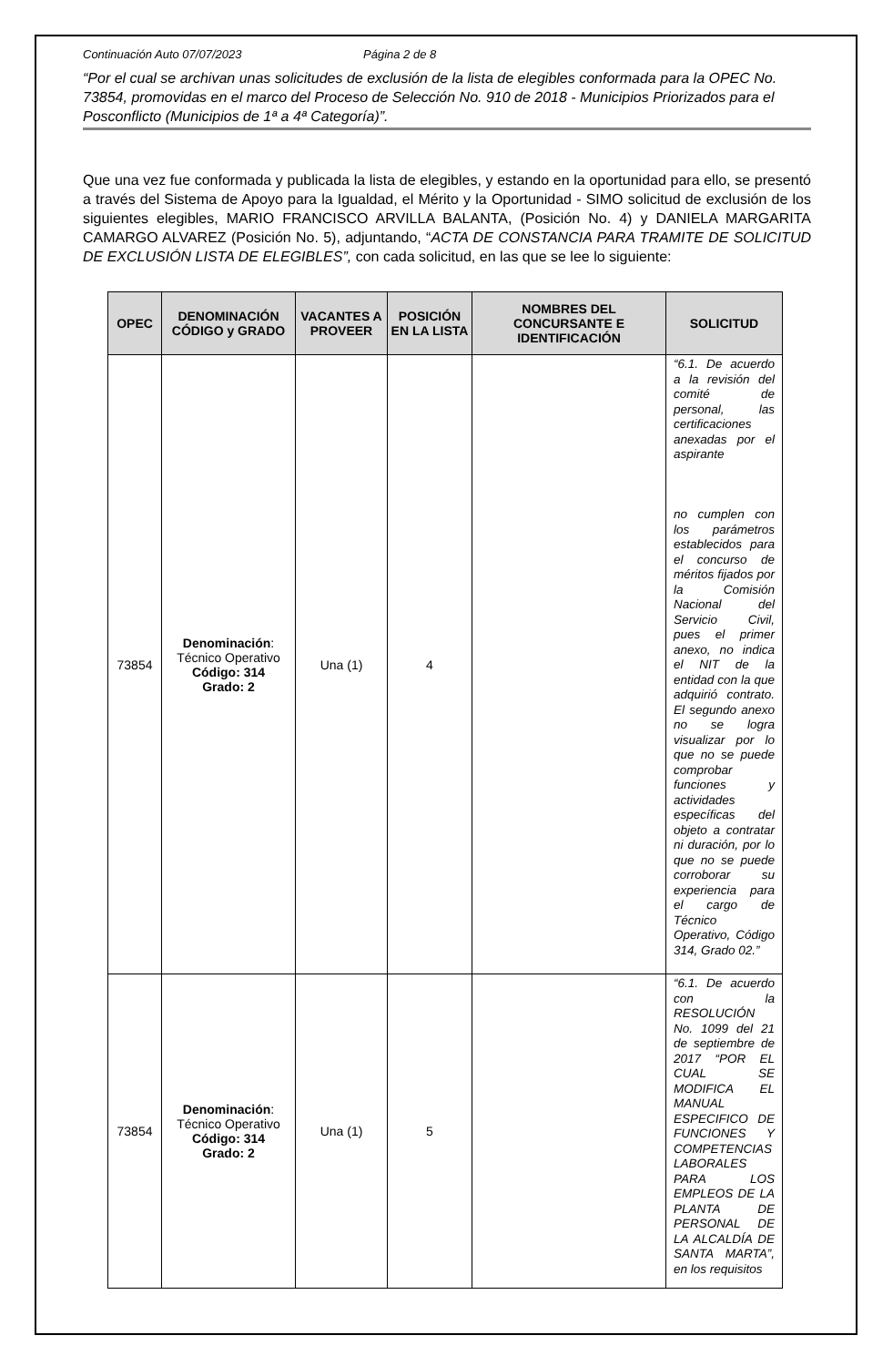Continuación Auto 07/07/2023 Página 2 de 8
“Por el cual se archivan unas solicitudes de exclusión de la lista de elegibles conformada para la OPEC No. 73854, promovidas en el marco del Proceso de Selección No. 910 de 2018 - Municipios Priorizados para el Posconflicto (Municipios de 1ª a 4ª Categoría)”.
Que una vez fue conformada y publicada la lista de elegibles, y estando en la oportunidad para ello, se presentó a través del Sistema de Apoyo para la Igualdad, el Mérito y la Oportunidad - SIMO solicitud de exclusión de los siguientes elegibles, MARIO FRANCISCO ARVILLA BALANTA, (Posición No. 4) y DANIELA MARGARITA CAMARGO ALVAREZ (Posición No. 5), adjuntando, “ACTA DE CONSTANCIA PARA TRAMITE DE SOLICITUD DE EXCLUSIÓN LISTA DE ELEGIBLES”, con cada solicitud, en las que se lee lo siguiente:
| OPEC | DENOMINACIÓN CÓDIGO y GRADO | VACANTES A PROVEER | POSICIÓN EN LA LISTA | NOMBRES DEL CONCURSANTE E IDENTIFICACIÓN | SOLICITUD |
| --- | --- | --- | --- | --- | --- |
| 73854 | Denominación : Técnico Operativo Código: 314 Grado: 2 | Una (1) | 4 | | “6.1. De acuerdo a la revisión del comité de personal, las certificaciones anexadas por el aspirante no cumplen con los parámetros establecidos para el concurso de méritos fijados por la Comisión Nacional del Servicio Civil, pues el primer anexo, no indica el NIT de la entidad con la que adquirió contrato. El segundo anexo no se logra visualizar por lo que no se puede comprobar funciones y actividades específicas del objeto a contratar ni duración, por lo que no se puede corroborar su experiencia para el cargo de Técnico Operativo, Código 314, Grado 02.” |
| 73854 | Denominación : Técnico Operativo Código: 314 Grado: 2 | Una (1) | 5 | | “6.1. De acuerdo con la RESOLUCIÓN No. 1099 del 21 de septiembre de 2017 “POR EL CUAL SE MODIFICA EL MANUAL ESPECIFICO DE FUNCIONES Y COMPETENCIAS LABORALES PARA LOS EMPLEOS DE LA PLANTA DE PERSONAL DE LA ALCALDÍA DE SANTA MARTA”, en los requisitos |